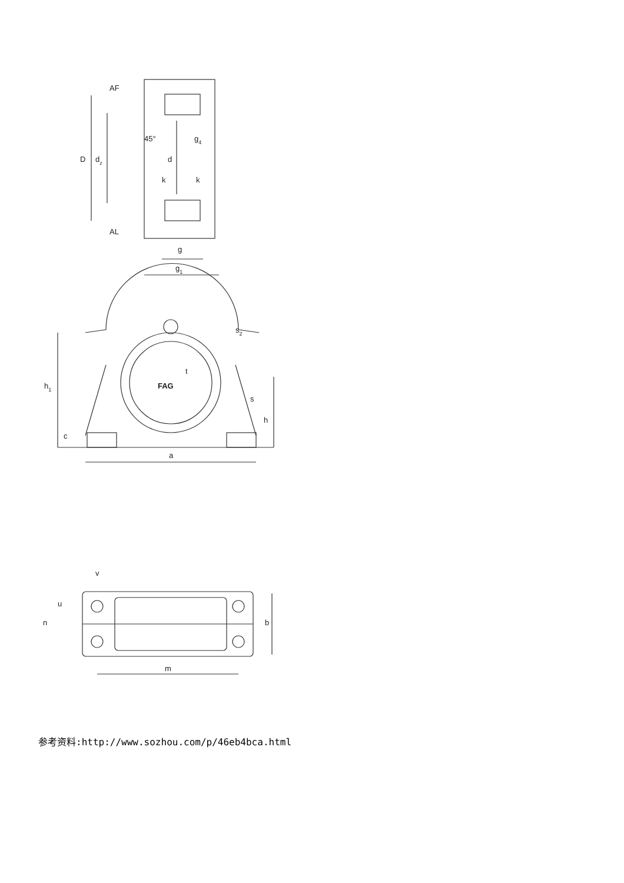AF
AL
45°
g4
D
dz
d
k
k
g
g1
s2
t
FAG
h1
s
h
c
a
v
u
n
b
m
参考资料:http://www.sozhou.com/p/46eb4bca.html